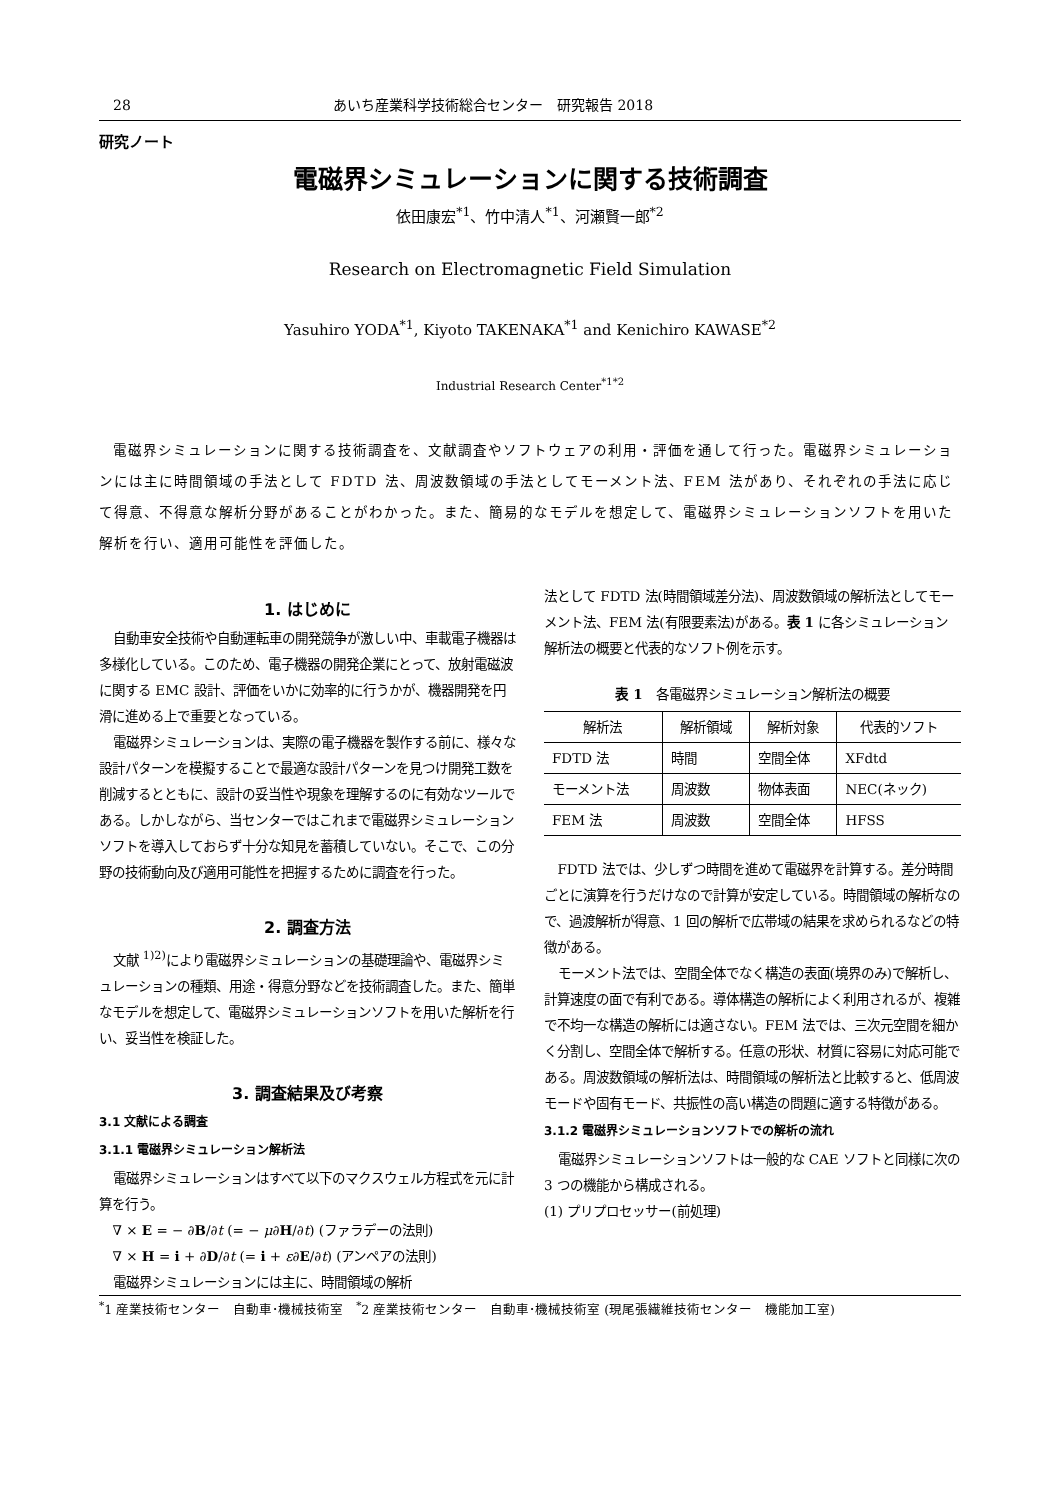28 あいち産業科学技術総合センター　研究報告 2018
研究ノート
電磁界シミュレーションに関する技術調査
依田康宏<sup>*1</sup>、竹中清人<sup>*1</sup>、河瀬賢一郎<sup>*2</sup>
Research on Electromagnetic Field Simulation
Yasuhiro YODA<sup>*1</sup>, Kiyoto TAKENAKA<sup>*1</sup> and Kenichiro KAWASE<sup>*2</sup>
Industrial Research Center<sup>*1*2</sup>
電磁界シミュレーションに関する技術調査を、文献調査やソフトウェアの利用・評価を通して行った。電磁界シミュレーションには主に時間領域の手法として FDTD 法、周波数領域の手法としてモーメント法、FEM 法があり、それぞれの手法に応じて得意、不得意な解析分野があることがわかった。また、簡易的なモデルを想定して、電磁界シミュレーションソフトを用いた解析を行い、適用可能性を評価した。
1. はじめに
自動車安全技術や自動運転車の開発競争が激しい中、車載電子機器は多様化している。このため、電子機器の開発企業にとって、放射電磁波に関する EMC 設計、評価をいかに効率的に行うかが、機器開発を円滑に進める上で重要となっている。
電磁界シミュレーションは、実際の電子機器を製作する前に、様々な設計パターンを模擬することで最適な設計パターンを見つけ開発工数を削減するとともに、設計の妥当性や現象を理解するのに有効なツールである。しかしながら、当センターではこれまで電磁界シミュレーションソフトを導入しておらず十分な知見を蓄積していない。そこで、この分野の技術動向及び適用可能性を把握するために調査を行った。
2. 調査方法
文献 <sup>1)2)</sup>により電磁界シミュレーションの基礎理論や、電磁界シミュレーションの種類、用途・得意分野などを技術調査した。また、簡単なモデルを想定して、電磁界シミュレーションソフトを用いた解析を行い、妥当性を検証した。
3. 調査結果及び考察
3.1 文献による調査
3.1.1 電磁界シミュレーション解析法
電磁界シミュレーションはすべて以下のマクスウェル方程式を元に計算を行う。
∇ × E = − ∂B/∂t (= − μ∂H/∂t) (ファラデーの法則)
∇ × H = i + ∂D/∂t (= i + ε∂E/∂t) (アンペアの法則)
電磁界シミュレーションには主に、時間領域の解析
法として FDTD 法(時間領域差分法)、周波数領域の解析法としてモーメント法、FEM 法(有限要素法)がある。表 1 に各シミュレーション解析法の概要と代表的なソフト例を示す。
表 1　各電磁界シミュレーション解析法の概要
| 解析法 | 解析領域 | 解析対象 | 代表的ソフト |
| --- | --- | --- | --- |
| FDTD 法 | 時間 | 空間全体 | XFdtd |
| モーメント法 | 周波数 | 物体表面 | NEC(ネック) |
| FEM 法 | 周波数 | 空間全体 | HFSS |
FDTD 法では、少しずつ時間を進めて電磁界を計算する。差分時間ごとに演算を行うだけなので計算が安定している。時間領域の解析なので、過渡解析が得意、1 回の解析で広帯域の結果を求められるなどの特徴がある。
モーメント法では、空間全体でなく構造の表面(境界のみ)で解析し、計算速度の面で有利である。導体構造の解析によく利用されるが、複雑で不均一な構造の解析には適さない。FEM 法では、三次元空間を細かく分割し、空間全体で解析する。任意の形状、材質に容易に対応可能である。周波数領域の解析法は、時間領域の解析法と比較すると、低周波モードや固有モード、共振性の高い構造の問題に適する特徴がある。
3.1.2 電磁界シミュレーションソフトでの解析の流れ
電磁界シミュレーションソフトは一般的な CAE ソフトと同様に次の 3 つの機能から構成される。
(1) プリプロセッサー(前処理)
<sup>*</sup> 1 産業技術センター　自動車･機械技術室　<sup>*</sup>2 産業技術センター　自動車･機械技術室 (現尾張繊維技術センター　機能加工室)